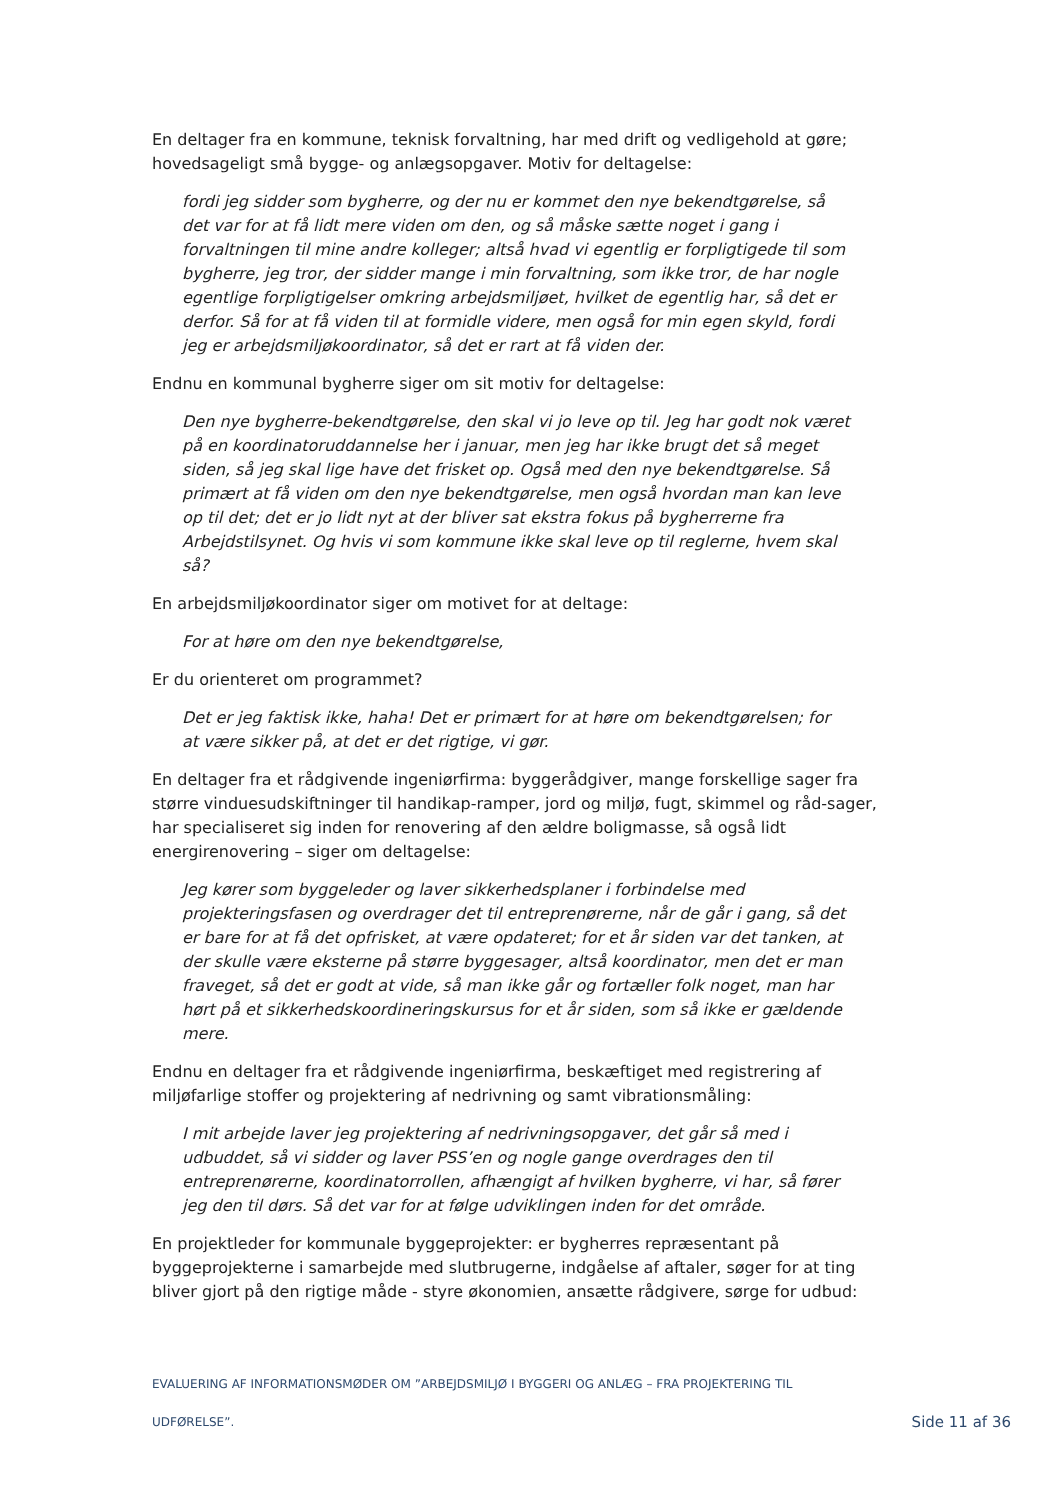En deltager fra en kommune, teknisk forvaltning, har med drift og vedligehold at gøre; hovedsageligt små bygge- og anlægsopgaver. Motiv for deltagelse:
fordi jeg sidder som bygherre, og der nu er kommet den nye bekendtgørelse, så det var for at få lidt mere viden om den, og så måske sætte noget i gang i forvaltningen til mine andre kolleger; altså hvad vi egentlig er forpligtigede til som bygherre, jeg tror, der sidder mange i min forvaltning, som ikke tror, de har nogle egentlige forpligtigelser omkring arbejdsmiljøet, hvilket de egentlig har, så det er derfor. Så for at få viden til at formidle videre, men også for min egen skyld, fordi jeg er arbejdsmiljøkoordinator, så det er rart at få viden der.
Endnu en kommunal bygherre siger om sit motiv for deltagelse:
Den nye bygherre-bekendtgørelse, den skal vi jo leve op til. Jeg har godt nok været på en koordinatoruddannelse her i januar, men jeg har ikke brugt det så meget siden, så jeg skal lige have det frisket op. Også med den nye bekendtgørelse. Så primært at få viden om den nye bekendtgørelse, men også hvordan man kan leve op til det; det er jo lidt nyt at der bliver sat ekstra fokus på bygherrerne fra Arbejdstilsynet. Og hvis vi som kommune ikke skal leve op til reglerne, hvem skal så?
En arbejdsmiljøkoordinator siger om motivet for at deltage:
For at høre om den nye bekendtgørelse,
Er du orienteret om programmet?
Det er jeg faktisk ikke, haha! Det er primært for at høre om bekendtgørelsen; for at være sikker på, at det er det rigtige, vi gør.
En deltager fra et rådgivende ingeniørfirma: byggerådgiver, mange forskellige sager fra større vinduesudskiftninger til handikap-ramper, jord og miljø, fugt, skimmel og råd-sager, har specialiseret sig inden for renovering af den ældre boligmasse, så også lidt energirenovering – siger om deltagelse:
Jeg kører som byggeleder og laver sikkerhedsplaner i forbindelse med projekteringsfasen og overdrager det til entreprenørerne, når de går i gang, så det er bare for at få det opfrisket, at være opdateret; for et år siden var det tanken, at der skulle være eksterne på større byggesager, altså koordinator, men det er man fraveget, så det er godt at vide, så man ikke går og fortæller folk noget, man har hørt på et sikkerhedskoordineringskursus for et år siden, som så ikke er gældende mere.
Endnu en deltager fra et rådgivende ingeniørfirma, beskæftiget med registrering af miljøfarlige stoffer og projektering af nedrivning og samt vibrationsmåling:
I mit arbejde laver jeg projektering af nedrivningsopgaver, det går så med i udbuddet, så vi sidder og laver PSS’en og nogle gange overdrages den til entreprenørerne, koordinatorrollen, afhængigt af hvilken bygherre, vi har, så fører jeg den til dørs. Så det var for at følge udviklingen inden for det område.
En projektleder for kommunale byggeprojekter: er bygherres repræsentant på byggeprojekterne i samarbejde med slutbrugerne, indgåelse af aftaler, søger for at ting bliver gjort på den rigtige måde - styre økonomien, ansætte rådgivere, sørge for udbud:
EVALUERING AF INFORMATIONSMØDER OM ”ARBEJDSMILJØ I BYGGERI OG ANLÆG – FRA PROJEKTERING TIL
UDFØRELSE”.
Side 11 af 36